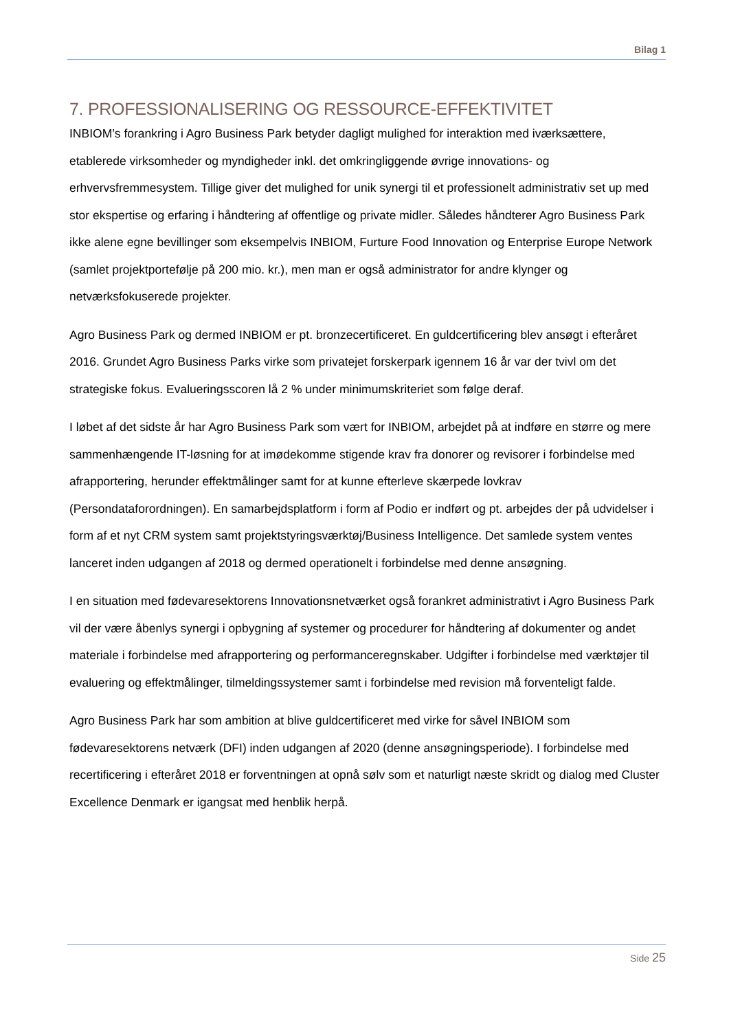Bilag 1
7. PROFESSIONALISERING OG RESSOURCE-EFFEKTIVITET
INBIOM’s forankring i Agro Business Park betyder dagligt mulighed for interaktion med iværksættere, etablerede virksomheder og myndigheder inkl. det omkringliggende øvrige innovations- og erhvervsfremmesystem. Tillige giver det mulighed for unik synergi til et professionelt administrativ set up med stor ekspertise og erfaring i håndtering af offentlige og private midler. Således håndterer Agro Business Park ikke alene egne bevillinger som eksempelvis INBIOM, Furture Food Innovation og Enterprise Europe Network (samlet projektportefølje på 200 mio. kr.), men man er også administrator for andre klynger og netværksfokuserede projekter.
Agro Business Park og dermed INBIOM er pt. bronzecertificeret. En guldcertificering blev ansøgt i efteråret 2016. Grundet Agro Business Parks virke som privatejet forskerpark igennem 16 år var der tvivl om det strategiske fokus. Evalueringsscoren lå 2 % under minimumskriteriet som følge deraf.
I løbet af det sidste år har Agro Business Park som vært for INBIOM, arbejdet på at indføre en større og mere sammenhængende IT-løsning for at imødekomme stigende krav fra donorer og revisorer i forbindelse med afrapportering, herunder effektmålinger samt for at kunne efterleve skærpede lovkrav (Persondataforordningen). En samarbejdsplatform i form af Podio er indført og pt. arbejdes der på udvidelser i form af et nyt CRM system samt projektstyringsværktøj/Business Intelligence. Det samlede system ventes lanceret inden udgangen af 2018 og dermed operationelt i forbindelse med denne ansøgning.
I en situation med fødevaresektorens Innovationsnetværket også forankret administrativt i Agro Business Park vil der være åbenlys synergi i opbygning af systemer og procedurer for håndtering af dokumenter og andet materiale i forbindelse med afrapportering og performanceregnskaber. Udgifter i forbindelse med værktøjer til evaluering og effektmålinger, tilmeldingssystemer samt i forbindelse med revision må forventeligt falde.
Agro Business Park har som ambition at blive guldcertificeret med virke for såvel INBIOM som fødevaresektorens netværk (DFI) inden udgangen af 2020 (denne ansøgningsperiode). I forbindelse med recertificering i efteråret 2018 er forventningen at opnå sølv som et naturligt næste skridt og dialog med Cluster Excellence Denmark er igangsat med henblik herpå.
Side 25